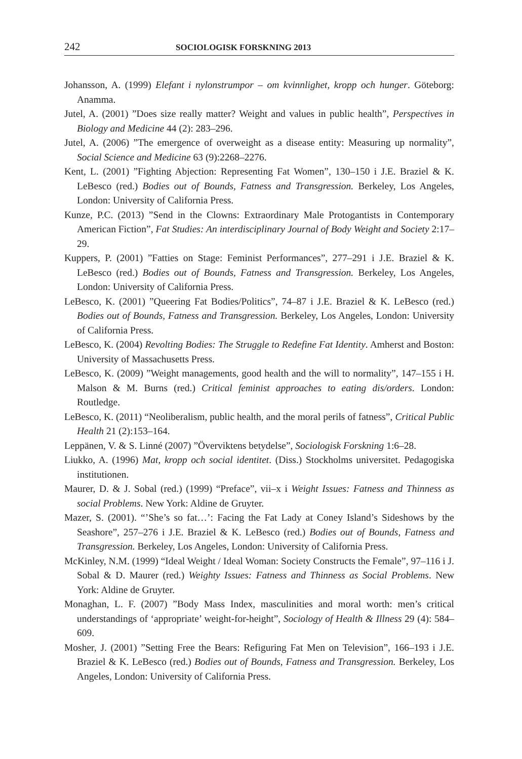242 SOCIOLOGISK FORSKNING 2013
Johansson, A. (1999) Elefant i nylonstrumpor – om kvinnlighet, kropp och hunger. Göteborg: Anamma.
Jutel, A. (2001) ”Does size really matter? Weight and values in public health”, Perspectives in Biology and Medicine 44 (2): 283–296.
Jutel, A. (2006) ”The emergence of overweight as a disease entity: Measuring up normality”, Social Science and Medicine 63 (9):2268–2276.
Kent, L. (2001) ”Fighting Abjection: Representing Fat Women”, 130–150 i J.E. Braziel & K. LeBesco (red.) Bodies out of Bounds, Fatness and Transgression. Berkeley, Los Angeles, London: University of California Press.
Kunze, P.C. (2013) ”Send in the Clowns: Extraordinary Male Protogantists in Contemporary American Fiction”, Fat Studies: An interdisciplinary Journal of Body Weight and Society 2:17–29.
Kuppers, P. (2001) ”Fatties on Stage: Feminist Performances”, 277–291 i J.E. Braziel & K. LeBesco (red.) Bodies out of Bounds, Fatness and Transgression. Berkeley, Los Angeles, London: University of California Press.
LeBesco, K. (2001) ”Queering Fat Bodies/Politics”, 74–87 i J.E. Braziel & K. LeBesco (red.) Bodies out of Bounds, Fatness and Transgression. Berkeley, Los Angeles, London: University of California Press.
LeBesco, K. (2004) Revolting Bodies: The Struggle to Redefine Fat Identity. Amherst and Boston: University of Massachusetts Press.
LeBesco, K. (2009) ”Weight managements, good health and the will to normality”, 147–155 i H. Malson & M. Burns (red.) Critical feminist approaches to eating dis/orders. London: Routledge.
LeBesco, K. (2011) “Neoliberalism, public health, and the moral perils of fatness”, Critical Public Health 21 (2):153–164.
Leppänen, V. & S. Linné (2007) ”Överviktens betydelse”, Sociologisk Forskning 1:6–28.
Liukko, A. (1996) Mat, kropp och social identitet. (Diss.) Stockholms universitet. Pedagogiska institutionen.
Maurer, D. & J. Sobal (red.) (1999) “Preface”, vii–x i Weight Issues: Fatness and Thinness as social Problems. New York: Aldine de Gruyter.
Mazer, S. (2001). “’She’s so fat…’: Facing the Fat Lady at Coney Island’s Sideshows by the Seashore”, 257–276 i J.E. Braziel & K. LeBesco (red.) Bodies out of Bounds, Fatness and Transgression. Berkeley, Los Angeles, London: University of California Press.
McKinley, N.M. (1999) “Ideal Weight / Ideal Woman: Society Constructs the Female”, 97–116 i J. Sobal & D. Maurer (red.) Weighty Issues: Fatness and Thinness as Social Problems. New York: Aldine de Gruyter.
Monaghan, L. F. (2007) ”Body Mass Index, masculinities and moral worth: men’s critical understandings of ‘appropriate’ weight-for-height”, Sociology of Health & Illness 29 (4): 584–609.
Mosher, J. (2001) ”Setting Free the Bears: Refiguring Fat Men on Television”, 166–193 i J.E. Braziel & K. LeBesco (red.) Bodies out of Bounds, Fatness and Transgression. Berkeley, Los Angeles, London: University of California Press.